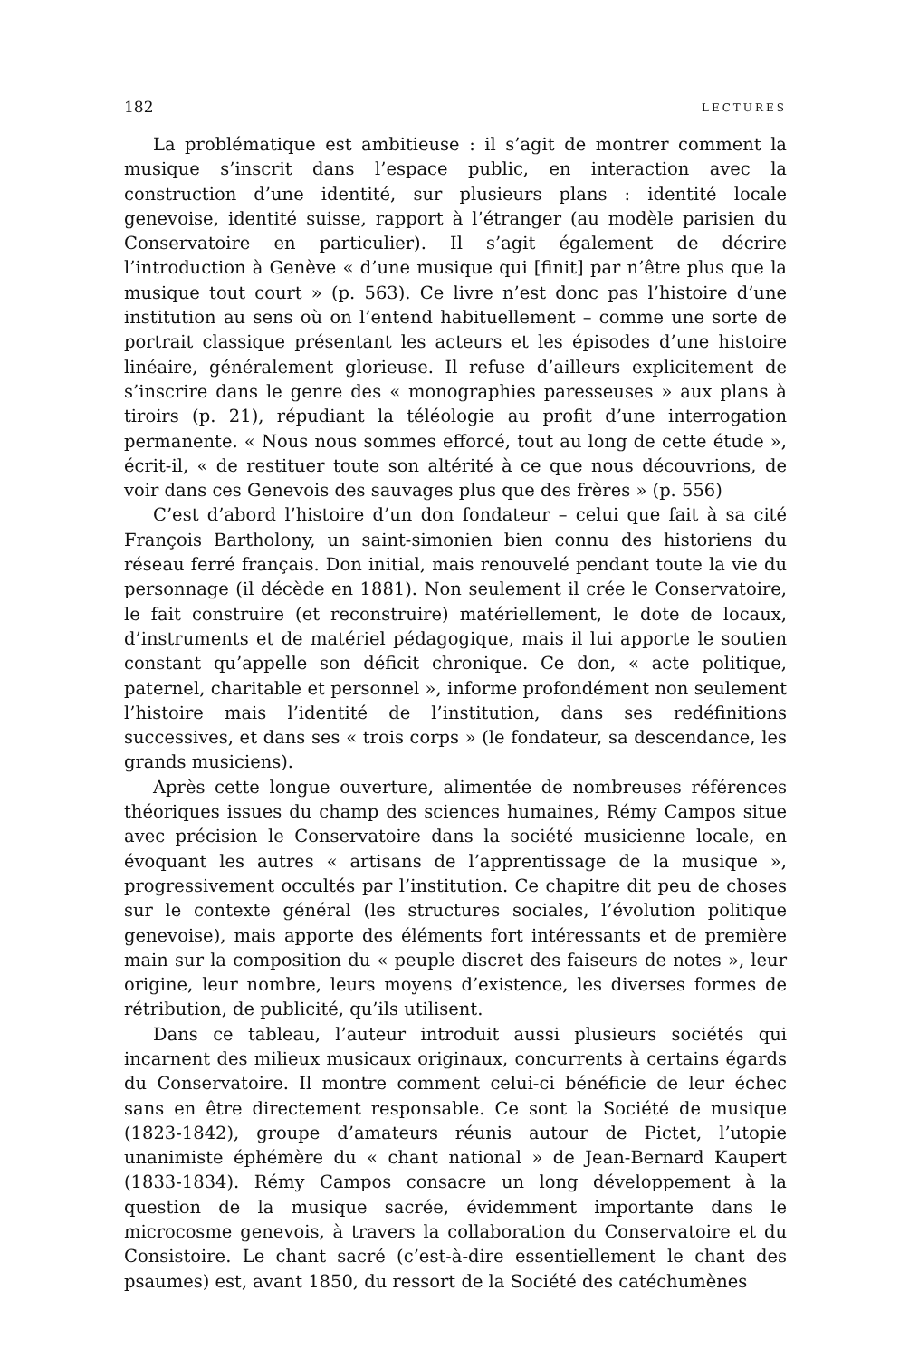182 LECTURES
La problématique est ambitieuse : il s’agit de montrer comment la musique s’inscrit dans l’espace public, en interaction avec la construction d’une identité, sur plusieurs plans : identité locale genevoise, identité suisse, rapport à l’étranger (au modèle parisien du Conservatoire en particulier). Il s’agit également de décrire l’introduction à Genève « d’une musique qui [finit] par n’être plus que la musique tout court » (p. 563). Ce livre n’est donc pas l’histoire d’une institution au sens où on l’entend habituellement – comme une sorte de portrait classique présentant les acteurs et les épisodes d’une histoire linéaire, généralement glorieuse. Il refuse d’ailleurs explicitement de s’inscrire dans le genre des « monographies paresseuses » aux plans à tiroirs (p. 21), répudiant la téléologie au profit d’une interrogation permanente. « Nous nous sommes efforcé, tout au long de cette étude », écrit-il, « de restituer toute son altérité à ce que nous découvrions, de voir dans ces Genevois des sauvages plus que des frères » (p. 556)
C’est d’abord l’histoire d’un don fondateur – celui que fait à sa cité François Bartholony, un saint-simonien bien connu des historiens du réseau ferré français. Don initial, mais renouvelé pendant toute la vie du personnage (il décède en 1881). Non seulement il crée le Conservatoire, le fait construire (et reconstruire) matériellement, le dote de locaux, d’instruments et de matériel pédagogique, mais il lui apporte le soutien constant qu’appelle son déficit chronique. Ce don, « acte politique, paternel, charitable et personnel », informe profondément non seulement l’histoire mais l’identité de l’institution, dans ses redéfinitions successives, et dans ses « trois corps » (le fondateur, sa descendance, les grands musiciens).
Après cette longue ouverture, alimentée de nombreuses références théoriques issues du champ des sciences humaines, Rémy Campos situe avec précision le Conservatoire dans la société musicienne locale, en évoquant les autres « artisans de l’apprentissage de la musique », progressivement occultés par l’institution. Ce chapitre dit peu de choses sur le contexte général (les structures sociales, l’évolution politique genevoise), mais apporte des éléments fort intéressants et de première main sur la composition du « peuple discret des faiseurs de notes », leur origine, leur nombre, leurs moyens d’existence, les diverses formes de rétribution, de publicité, qu’ils utilisent.
Dans ce tableau, l’auteur introduit aussi plusieurs sociétés qui incarnent des milieux musicaux originaux, concurrents à certains égards du Conservatoire. Il montre comment celui-ci bénéficie de leur échec sans en être directement responsable. Ce sont la Société de musique (1823-1842), groupe d’amateurs réunis autour de Pictet, l’utopie unanimiste éphémère du « chant national » de Jean-Bernard Kaupert (1833-1834). Rémy Campos consacre un long développement à la question de la musique sacrée, évidemment importante dans le microcosme genevois, à travers la collaboration du Conservatoire et du Consistoire. Le chant sacré (c’est-à-dire essentiellement le chant des psaumes) est, avant 1850, du ressort de la Société des catéchumènes